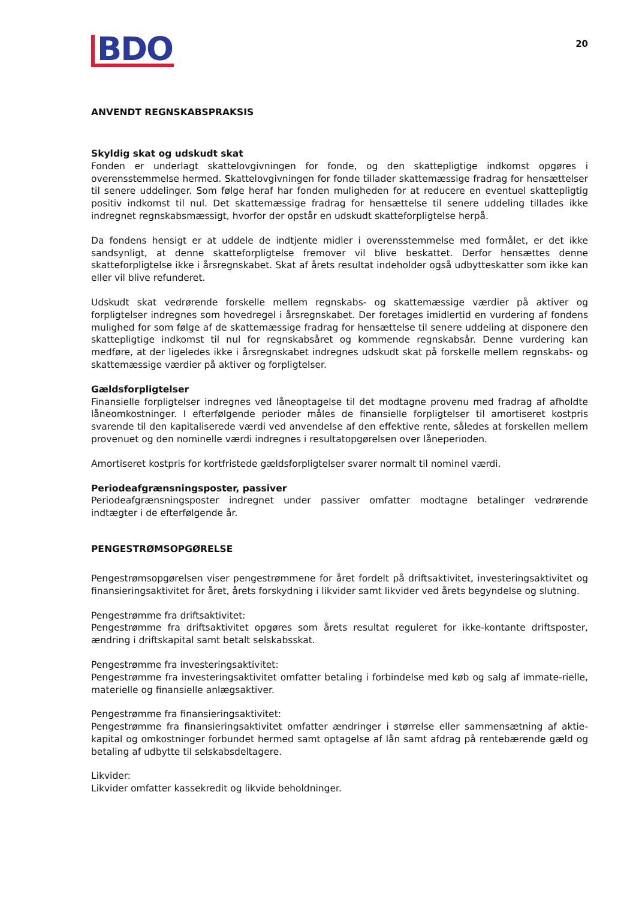BDO
20
ANVENDT REGNSKABSPRAKSIS
Skyldig skat og udskudt skat
Fonden er underlagt skattelovgivningen for fonde, og den skattepligtige indkomst opgøres i overensstemmelse hermed. Skattelovgivningen for fonde tillader skattemæssige fradrag for hensættelser til senere uddelinger. Som følge heraf har fonden muligheden for at reducere en eventuel skattepligtig positiv indkomst til nul. Det skattemæssige fradrag for hensættelse til senere uddeling tillades ikke indregnet regnskabsmæssigt, hvorfor der opstår en udskudt skatteforpligtelse herpå.
Da fondens hensigt er at uddele de indtjente midler i overensstemmelse med formålet, er det ikke sandsynligt, at denne skatteforpligtelse fremover vil blive beskattet. Derfor hensættes denne skatteforpligtelse ikke i årsregnskabet. Skat af årets resultat indeholder også udbytteskatter som ikke kan eller vil blive refunderet.
Udskudt skat vedrørende forskelle mellem regnskabs- og skattemæssige værdier på aktiver og forpligtelser indregnes som hovedregel i årsregnskabet. Der foretages imidlertid en vurdering af fondens mulighed for som følge af de skattemæssige fradrag for hensættelse til senere uddeling at disponere den skattepligtige indkomst til nul for regnskabsåret og kommende regnskabsår. Denne vurdering kan medføre, at der ligeledes ikke i årsregnskabet indregnes udskudt skat på forskelle mellem regnskabs- og skattemæssige værdier på aktiver og forpligtelser.
Gældsforpligtelser
Finansielle forpligtelser indregnes ved låneoptagelse til det modtagne provenu med fradrag af afholdte låneomkostninger. I efterfølgende perioder måles de finansielle forpligtelser til amortiseret kostpris svarende til den kapitaliserede værdi ved anvendelse af den effektive rente, således at forskellen mellem provenuet og den nominelle værdi indregnes i resultatopgørelsen over låneperioden.
Amortiseret kostpris for kortfristede gældsforpligtelser svarer normalt til nominel værdi.
Periodeafgrænsningsposter, passiver
Periodeafgrænsningsposter indregnet under passiver omfatter modtagne betalinger vedrørende indtægter i de efterfølgende år.
PENGESTRØMSOPGØRELSE
Pengestrømsopgørelsen viser pengestrømmene for året fordelt på driftsaktivitet, investeringsaktivitet og finansieringsaktivitet for året, årets forskydning i likvider samt likvider ved årets begyndelse og slutning.
Pengestrømme fra driftsaktivitet:
Pengestrømme fra driftsaktivitet opgøres som årets resultat reguleret for ikke-kontante driftsposter, ændring i driftskapital samt betalt selskabsskat.
Pengestrømme fra investeringsaktivitet:
Pengestrømme fra investeringsaktivitet omfatter betaling i forbindelse med køb og salg af immate-rielle, materielle og finansielle anlægsaktiver.
Pengestrømme fra finansieringsaktivitet:
Pengestrømme fra finansieringsaktivitet omfatter ændringer i størrelse eller sammensætning af aktie-kapital og omkostninger forbundet hermed samt optagelse af lån samt afdrag på rentebærende gæld og betaling af udbytte til selskabsdeltagere.
Likvider:
Likvider omfatter kassekredit og likvide beholdninger.